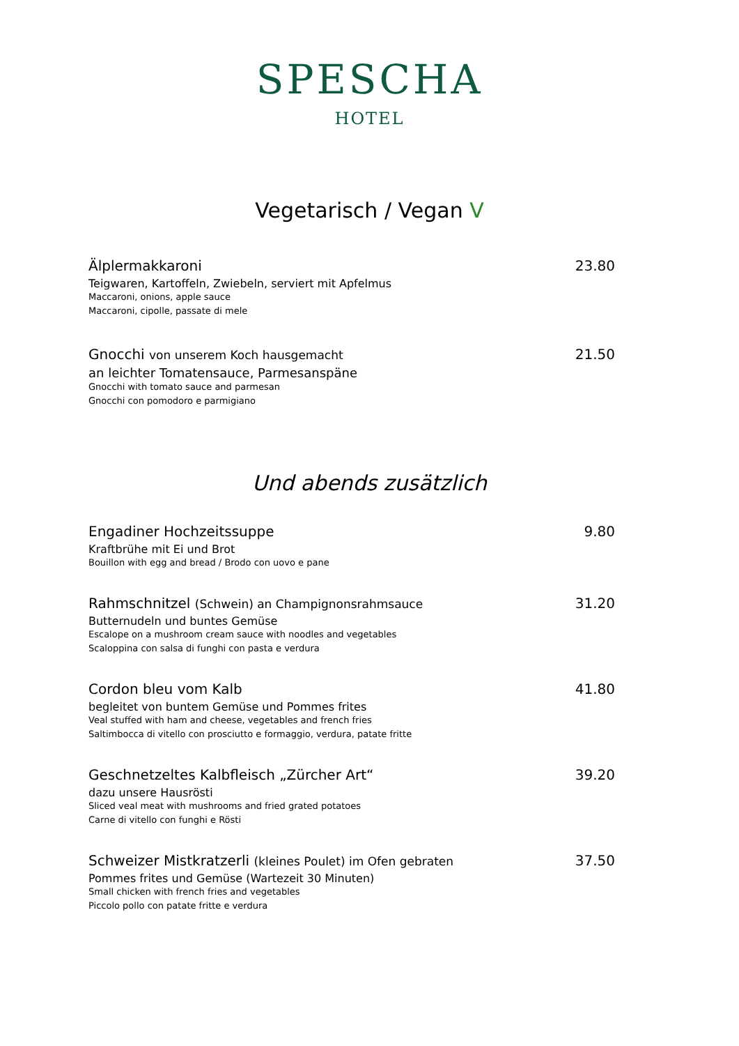SPESCHA
HOTEL
Vegetarisch / Vegan V
Älplermakkaroni
Teigwaren, Kartoffeln, Zwiebeln, serviert mit Apfelmus
Maccaroni, onions, apple sauce
Maccaroni, cipolle, passate di mele
23.80
Gnocchi von unserem Koch hausgemacht
an leichter Tomatensauce, Parmesanspäne
Gnocchi with tomato sauce and parmesan
Gnocchi con pomodoro e parmigiano
21.50
Und abends zusätzlich
Engadiner Hochzeitssuppe
Kraftbrühe mit Ei und Brot
Bouillon with egg and bread / Brodo con uovo e pane
9.80
Rahmschnitzel (Schwein) an Champignonsrahmsauce
Butternudeln und buntes Gemüse
Escalope on a mushroom cream sauce with noodles and vegetables
Scaloppina con salsa di funghi con pasta e verdura
31.20
Cordon bleu vom Kalb
begleitet von buntem Gemüse und Pommes frites
Veal stuffed with ham and cheese, vegetables and french fries
Saltimbocca di vitello con prosciutto e formaggio, verdura, patate fritte
41.80
Geschnetzeltes Kalbfleisch „Zürcher Art“
dazu unsere Hausrösti
Sliced veal meat with mushrooms and fried grated potatoes
Carne di vitello con funghi e Rösti
39.20
Schweizer Mistkratzerli (kleines Poulet) im Ofen gebraten
Pommes frites und Gemüse (Wartezeit 30 Minuten)
Small chicken with french fries and vegetables
Piccolo pollo con patate fritte e verdura
37.50